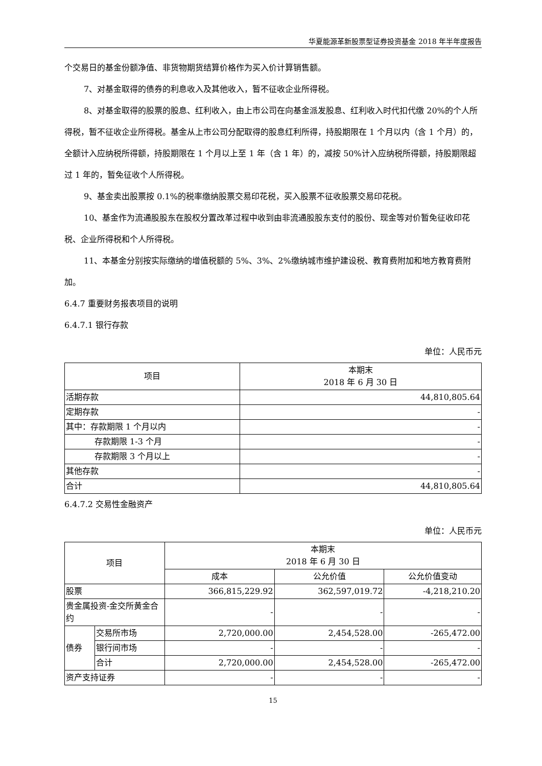华夏能源革新股票型证券投资基金 2018 年半年度报告
个交易日的基金份额净值、非货物期货结算价格作为买入价计算销售额。
7、对基金取得的债券的利息收入及其他收入，暂不征收企业所得税。
8、对基金取得的股票的股息、红利收入，由上市公司在向基金派发股息、红利收入时代扣代缴 20%的个人所得税，暂不征收企业所得税。基金从上市公司分配取得的股息红利所得，持股期限在 1 个月以内（含 1 个月）的，全额计入应纳税所得额，持股期限在 1 个月以上至 1 年（含 1 年）的，减按 50%计入应纳税所得额，持股期限超过 1 年的，暂免征收个人所得税。
9、基金卖出股票按 0.1%的税率缴纳股票交易印花税，买入股票不征收股票交易印花税。
10、基金作为流通股股东在股权分置改革过程中收到由非流通股股东支付的股份、现金等对价暂免征收印花税、企业所得税和个人所得税。
11、本基金分别按实际缴纳的增值税额的 5%、3%、2%缴纳城市维护建设税、教育费附加和地方教育费附加。
6.4.7 重要财务报表项目的说明
6.4.7.1 银行存款
单位：人民币元
| 项目 | 本期末 2018 年 6 月 30 日 |
| --- | --- |
| 活期存款 | 44,810,805.64 |
| 定期存款 | - |
| 其中：存款期限 1 个月以内 | - |
| 存款期限 1-3 个月 | - |
| 存款期限 3 个月以上 | - |
| 其他存款 | - |
| 合计 | 44,810,805.64 |
6.4.7.2 交易性金融资产
单位：人民币元
| 项目 | | 本期末 2018 年 6 月 30 日 | | |
| --- | --- | --- | --- | --- |
| | | 成本 | 公允价值 | 公允价值变动 |
| 股票 | | 366,815,229.92 | 362,597,019.72 | -4,218,210.20 |
| 贵金属投资-金交所黄金合约 | | - | - | - |
| 债券 | 交易所市场 | 2,720,000.00 | 2,454,528.00 | -265,472.00 |
| | 银行间市场 | - | - | - |
| | 合计 | 2,720,000.00 | 2,454,528.00 | -265,472.00 |
| 资产支持证券 | | - | - | - |
15